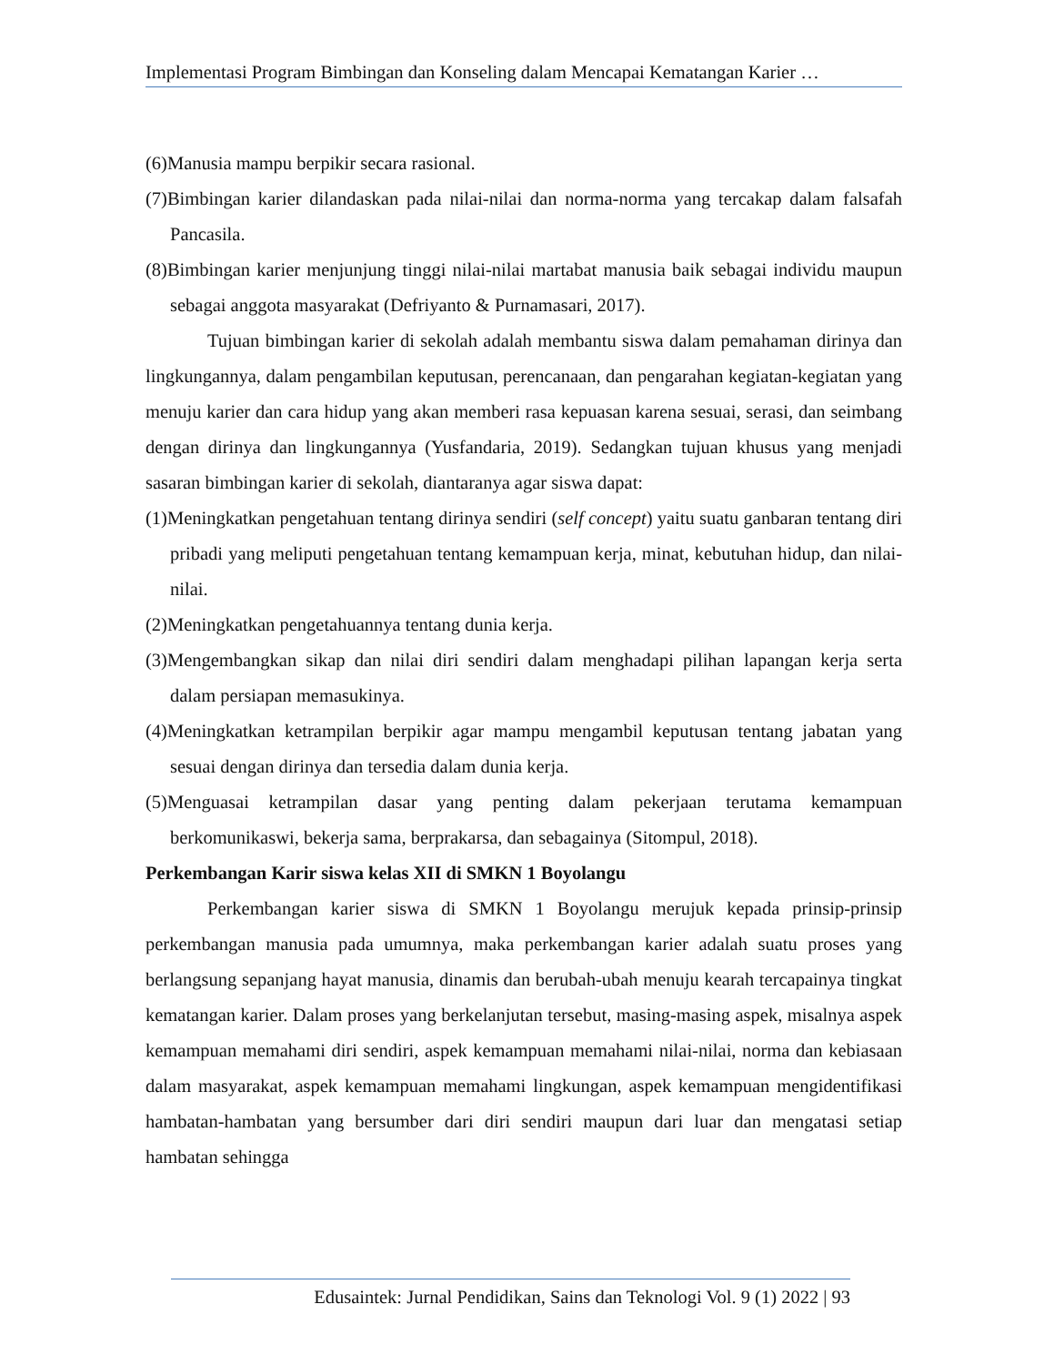Implementasi Program Bimbingan dan Konseling dalam Mencapai Kematangan Karier …
(6)Manusia mampu berpikir secara rasional.
(7)Bimbingan karier dilandaskan pada nilai-nilai dan norma-norma yang tercakap dalam falsafah Pancasila.
(8)Bimbingan karier menjunjung tinggi nilai-nilai martabat manusia baik sebagai individu maupun sebagai anggota masyarakat (Defriyanto & Purnamasari, 2017).
Tujuan bimbingan karier di sekolah adalah membantu siswa dalam pemahaman dirinya dan lingkungannya, dalam pengambilan keputusan, perencanaan, dan pengarahan kegiatan-kegiatan yang menuju karier dan cara hidup yang akan memberi rasa kepuasan karena sesuai, serasi, dan seimbang dengan dirinya dan lingkungannya (Yusfandaria, 2019). Sedangkan tujuan khusus yang menjadi sasaran bimbingan karier di sekolah, diantaranya agar siswa dapat:
(1)Meningkatkan pengetahuan tentang dirinya sendiri (self concept) yaitu suatu ganbaran tentang diri pribadi yang meliputi pengetahuan tentang kemampuan kerja, minat, kebutuhan hidup, dan nilai-nilai.
(2)Meningkatkan pengetahuannya tentang dunia kerja.
(3)Mengembangkan sikap dan nilai diri sendiri dalam menghadapi pilihan lapangan kerja serta dalam persiapan memasukinya.
(4)Meningkatkan ketrampilan berpikir agar mampu mengambil keputusan tentang jabatan yang sesuai dengan dirinya dan tersedia dalam dunia kerja.
(5)Menguasai ketrampilan dasar yang penting dalam pekerjaan terutama kemampuan berkomunikaswi, bekerja sama, berprakarsa, dan sebagainya (Sitompul, 2018).
Perkembangan Karir siswa kelas XII di SMKN 1 Boyolangu
Perkembangan karier siswa di SMKN 1 Boyolangu merujuk kepada prinsip-prinsip perkembangan manusia pada umumnya, maka perkembangan karier adalah suatu proses yang berlangsung sepanjang hayat manusia, dinamis dan berubah-ubah menuju kearah tercapainya tingkat kematangan karier. Dalam proses yang berkelanjutan tersebut, masing-masing aspek, misalnya aspek kemampuan memahami diri sendiri, aspek kemampuan memahami nilai-nilai, norma dan kebiasaan dalam masyarakat, aspek kemampuan memahami lingkungan, aspek kemampuan mengidentifikasi hambatan-hambatan yang bersumber dari diri sendiri maupun dari luar dan mengatasi setiap hambatan sehingga
Edusaintek: Jurnal Pendidikan, Sains dan Teknologi Vol. 9 (1) 2022 | 93